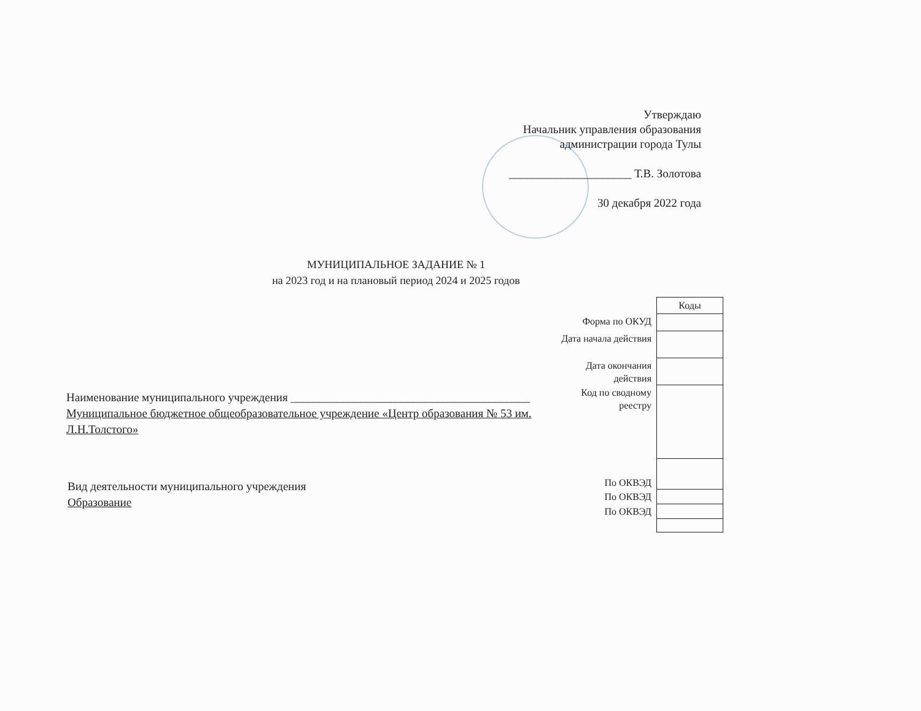Утверждаю
Начальник управления образования
администрации города Тулы
_____________________ Т.В. Золотова
30 декабря 2022 года
МУНИЦИПАЛЬНОЕ ЗАДАНИЕ № 1
на 2023 год и на плановый период 2024 и 2025 годов
| | Коды |
| Форма по ОКУД | |
| Дата начала действия | |
| Дата окончания действия | |
| Код по сводному реестру | |
| По ОКВЭД | |
| По ОКВЭД | |
| По ОКВЭД | |
Наименование муниципального учреждения _________________________________________
Муниципальное бюджетное общеобразовательное учреждение «Центр образования № 53 им. Л.Н.Толстого»
Вид деятельности муниципального учреждения
Образование